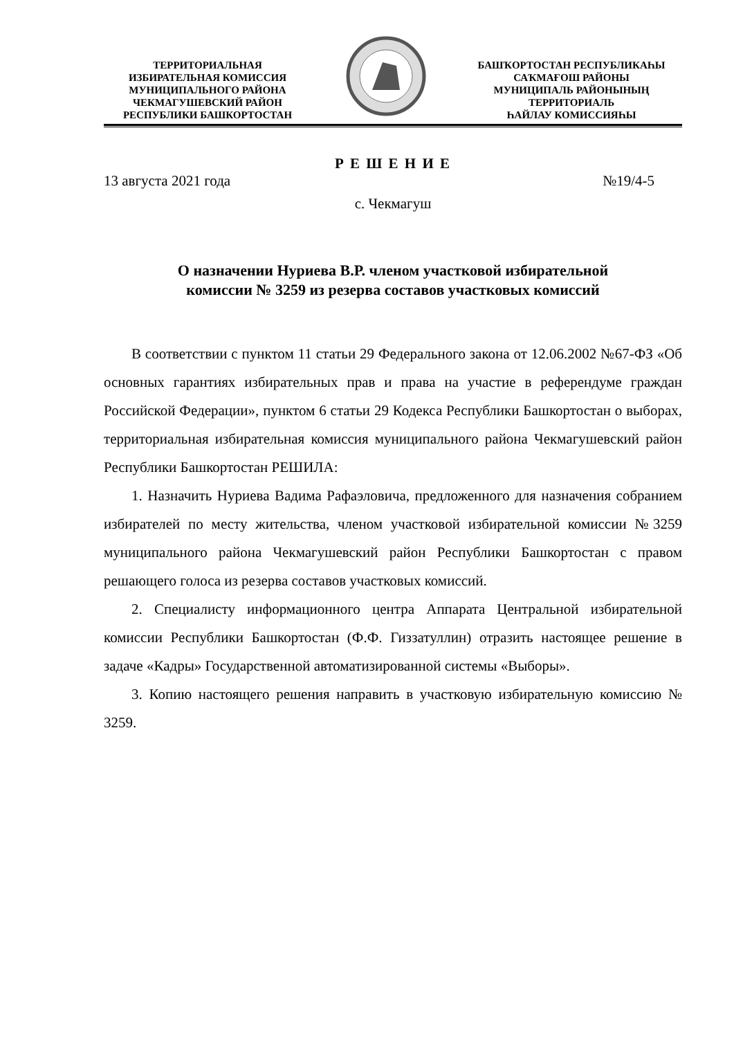ТЕРРИТОРИАЛЬНАЯ
ИЗБИРАТЕЛЬНАЯ КОМИССИЯ
МУНИЦИПАЛЬНОГО РАЙОНА
ЧЕКМАГУШЕВСКИЙ РАЙОН
РЕСПУБЛИКИ БАШКОРТОСТАН
БАШҠОРТОСТАН РЕСПУБЛИКАҺЫ
САҠМАҒОШ РАЙОНЫ
МУНИЦИПАЛЬ РАЙОНЫНЫҢ
ТЕРРИТОРИАЛЬ
ҺАЙЛАУ КОМИССИЯҺЫ
Р Е Ш Е Н И Е
13 августа 2021 года №19/4-5
с. Чекмагуш
О назначении Нуриева В.Р. членом участковой избирательной
комиссии № 3259 из резерва составов участковых комиссий
В соответствии с пунктом 11 статьи 29 Федерального закона от 12.06.2002 №67-ФЗ «Об основных гарантиях избирательных прав и права на участие в референдуме граждан Российской Федерации», пунктом 6 статьи 29 Кодекса Республики Башкортостан о выборах, территориальная избирательная комиссия муниципального района Чекмагушевский район Республики Башкортостан РЕШИЛА:
1. Назначить Нуриева Вадима Рафаэловича, предложенного для назначения собранием избирателей по месту жительства, членом участковой избирательной комиссии №3259 муниципального района Чекмагушевский район Республики Башкортостан с правом решающего голоса из резерва составов участковых комиссий.
2. Специалисту информационного центра Аппарата Центральной избирательной комиссии Республики Башкортостан (Ф.Ф. Гиззатуллин) отразить настоящее решение в задаче «Кадры» Государственной автоматизированной системы «Выборы».
3. Копию настоящего решения направить в участковую избирательную комиссию № 3259.